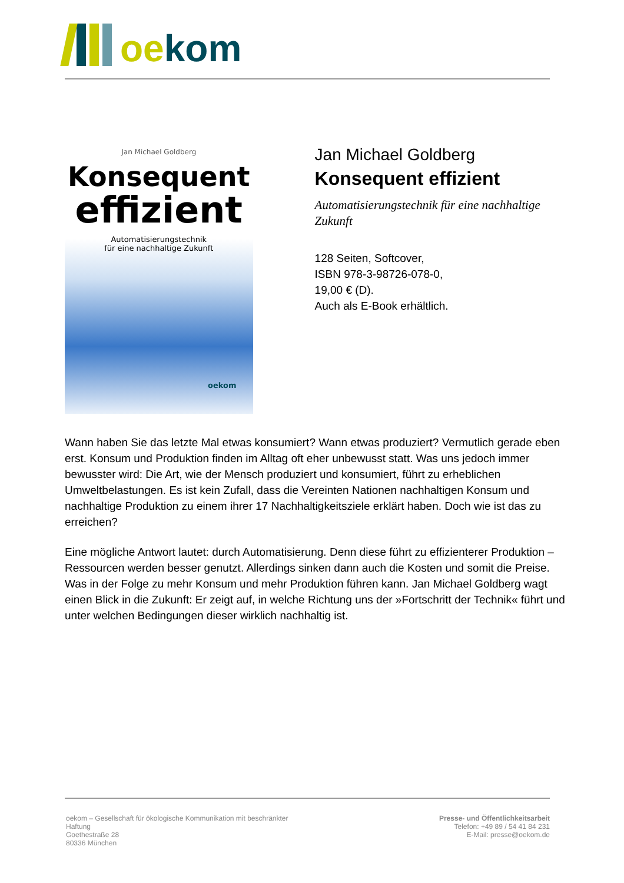oe kom
Jan Michael Goldberg
Konsequent
effizient
Automatisierungstechnik
für eine nachhaltige Zukunft
oekom
Jan Michael Goldberg
Konsequent effizient
Automatisierungstechnik für eine nachhaltige Zukunft
128 Seiten, Softcover,
ISBN 978-3-98726-078-0,
19,00 € (D).
Auch als E-Book erhältlich.
Wann haben Sie das letzte Mal etwas konsumiert? Wann etwas produziert? Vermutlich gerade eben erst. Konsum und Produktion finden im Alltag oft eher unbewusst statt. Was uns jedoch immer bewusster wird: Die Art, wie der Mensch produziert und konsumiert, führt zu erheblichen Umweltbelastungen. Es ist kein Zufall, dass die Vereinten Nationen nachhaltigen Konsum und nachhaltige Produktion zu einem ihrer 17 Nachhaltigkeitsziele erklärt haben. Doch wie ist das zu erreichen?
Eine mögliche Antwort lautet: durch Automatisierung. Denn diese führt zu effizienterer Produktion – Ressourcen werden besser genutzt. Allerdings sinken dann auch die Kosten und somit die Preise. Was in der Folge zu mehr Konsum und mehr Produktion führen kann. Jan Michael Goldberg wagt einen Blick in die Zukunft: Er zeigt auf, in welche Richtung uns der »Fortschritt der Technik« führt und unter welchen Bedingungen dieser wirklich nachhaltig ist.
oekom – Gesellschaft für ökologische Kommunikation mit beschränkter Haftung
Goethestraße 28
80336 München
Presse- und Öffentlichkeitsarbeit
Telefon: +49 89 / 54 41 84 231
E-Mail: presse@oekom.de